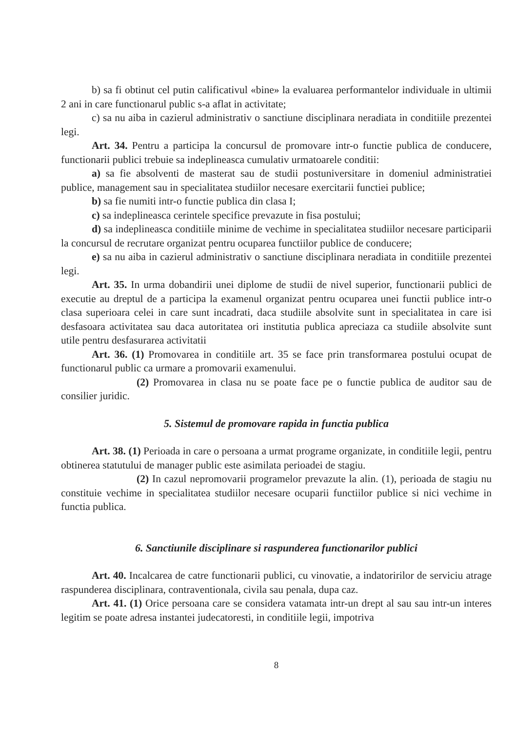b) sa fi obtinut cel putin calificativul «bine» la evaluarea performantelor individuale in ultimii 2 ani in care functionarul public s-a aflat in activitate;
c) sa nu aiba in cazierul administrativ o sanctiune disciplinara neradiata in conditiile prezentei legi.
Art. 34. Pentru a participa la concursul de promovare intr-o functie publica de conducere, functionarii publici trebuie sa indeplineasca cumulativ urmatoarele conditii:
a) sa fie absolventi de masterat sau de studii postuniversitare in domeniul administratiei publice, management sau in specialitatea studiilor necesare exercitarii functiei publice;
b) sa fie numiti intr-o functie publica din clasa I;
c) sa indeplineasca cerintele specifice prevazute in fisa postului;
d) sa indeplineasca conditiile minime de vechime in specialitatea studiilor necesare participarii la concursul de recrutare organizat pentru ocuparea functiilor publice de conducere;
e) sa nu aiba in cazierul administrativ o sanctiune disciplinara neradiata in conditiile prezentei legi.
Art. 35. In urma dobandirii unei diplome de studii de nivel superior, functionarii publici de executie au dreptul de a participa la examenul organizat pentru ocuparea unei functii publice intr-o clasa superioara celei in care sunt incadrati, daca studiile absolvite sunt in specialitatea in care isi desfasoara activitatea sau daca autoritatea ori institutia publica apreciaza ca studiile absolvite sunt utile pentru desfasurarea activitatii
Art. 36. (1) Promovarea in conditiile art. 35 se face prin transformarea postului ocupat de functionarul public ca urmare a promovarii examenului.
(2) Promovarea in clasa nu se poate face pe o functie publica de auditor sau de consilier juridic.
5. Sistemul de promovare rapida in functia publica
Art. 38. (1) Perioada in care o persoana a urmat programe organizate, in conditiile legii, pentru obtinerea statutului de manager public este asimilata perioadei de stagiu.
(2) In cazul nepromovarii programelor prevazute la alin. (1), perioada de stagiu nu constituie vechime in specialitatea studiilor necesare ocuparii functiilor publice si nici vechime in functia publica.
6. Sanctiunile disciplinare si raspunderea functionarilor publici
Art. 40. Incalcarea de catre functionarii publici, cu vinovatie, a indatoririlor de serviciu atrage raspunderea disciplinara, contraventionala, civila sau penala, dupa caz.
Art. 41. (1) Orice persoana care se considera vatamata intr-un drept al sau sau intr-un interes legitim se poate adresa instantei judecatoresti, in conditiile legii, impotriva
8